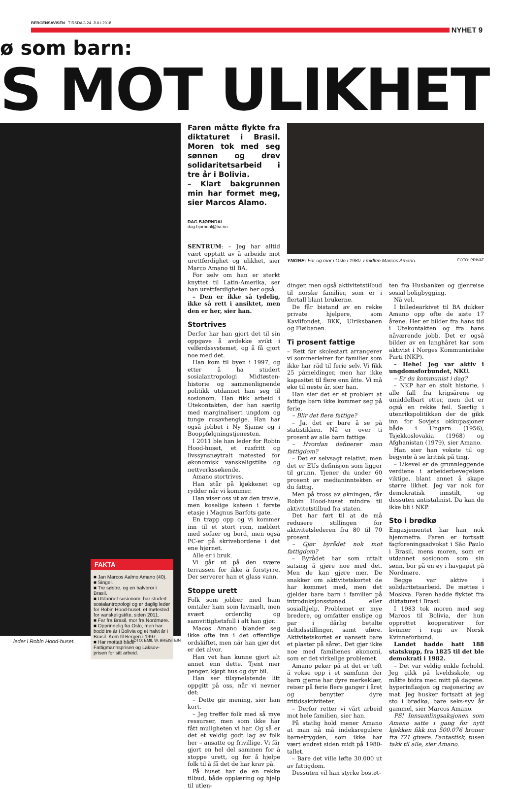BERGENSAVISEN TIRSDAG 24. JULI 2018
NYHET 9
ø som barn:
S MOT ULIKHET
FAKTA
■ Jan Marcos Aalmo Amano (40).
■ Singel.
■ Tre søstre, og en halvbror i Brasil.
■ Utdannet sosionom, har studert sosialantropologi og er daglig leder for Robin Hood-huset, et møtested for vanskeligstilte, siden 2011.
■ Far fra Brasil, mor fra Nordmøre.
■ Opprinnelig fra Oslo, men har bodd tre år i Bolivia og et halvt år i Brasil. Kom til Bergen i 1997.
■ Har mottatt både Fattigmannsprisen og Laksov-prisen for sitt arbeid.
leder i Robin Hood-huset. FOTO: EMIL W. BREISTEIN
Faren måtte flykte fra diktaturet i Brasil. Moren tok med seg sønnen og drev solidaritetsarbeid i tre år i Bolivia.
– Klart bakgrunnen min har formet meg, sier Marcos Alamo.
DAG BJØRNDAL
dag.bjorndal@ba.no
SENTRUM: – Jeg har alltid vært opptatt av å arbeide mot urettferdighet og ulikhet, sier Marco Amano til BA.
For selv om han er sterkt knyttet til Latin-Amerika, ser han urettferdigheten her også.
– Den er ikke så tydelig, ikke så rett i ansiktet, men den er her, sier han.
Stortrives
Derfor har han gjort det til sin oppgave å avdekke svikt i velferdssystemet, og å få gjort noe med det.
Han kom til byen i 1997, og etter å ha studert sosialantropologi Midtøsten-historie og sammenlignende politikk utdannet han seg til sosionom. Han fikk arbeid i Utekontakten, der han særlig med marginalisert ungdom og tunge rusavhengige. Han har også jobbet i Ny Sjanse og i Booppfølgningstjenesten.
I 2011 ble han leder for Robin Hood-huset, et rusfritt og livssynsnøytralt møtested for økonomisk vanskeligstilte og nettverkssøkende.
Amano stortrives.
Han står på kjøkkenet og rydder når vi kommer.
Han viser oss ut av den travle, men koselige kafeen i første etasje i Magnus Barfots gate.
En trapp opp og vi kommer inn til et stort rom, møblert med sofaer og bord, men også PC-er på skrivebordene i det ene hjørnet.
Alle er i bruk.
Vi går ut på den svære terrassen for ikke å forstyrre. Der serverer han et glass vann.
Stoppe urett
Folk som jobber med ham omtaler ham som lavmælt, men svært ordentlig og samvittighetsfull i alt han gjør.
Macos Amano blander seg ikke ofte inn i det offentlige ordskiftet, men når han gjør det er det alvor.
Han vet han kunne gjort alt annet enn dette. Tjent mer penger, kjøpt hus og dyr bil.
Han ser tilsynelatende litt oppgitt på oss, når vi nevner det:
– Dette gir mening, sier han kort.
– Jeg treffer folk med så mye ressurser, men som ikke har fått muligheten vi har. Og så er det et veldig godt lag av folk her – ansatte og frivillige. Vi får gjort en hel del sammen for å stoppe urett, og for å hjelpe folk til å få det de har krav på.
På huset har de en rekke tilbud, både opplæring og hjelp til utlen-
YNGRE: Far og mor i Oslo i 1980. I midten Marcos Amano. FOTO: PRIVAT
dinger, men også aktivitetstilbud til norske familier, som er i flertall blant brukerne.
De får bistand av en rekke private hjelpere, som Kavlifondet, BKK, Ulriksbanen og Fløibanen.
Ti prosent fattige
– Rett før skolestart arrangerer vi sommerleirer for familier som ikke har råd til ferie selv. Vi fikk 25 påmeldinger, men har ikke kapasitet til flere enn åtte. Vi må øke til neste år, sier han.
Han sier det er et problem at fattige barn ikke kommer seg på ferie.
– Blir det flere fattige?
– Ja, det er bare å se på statistikken. Nå er over ti prosent av alle barn fattige.
– Hvordan definerer man fattigdom?
– Det er selvsagt relativt, men det er EUs definisjon som ligger til grunn. Tjener du under 60 prosent av medianinntekten er du fattig.
Men på tross av økningen, får Robin Hood-huset mindre til aktivitetstilbud fra staten.
Det har ført til at de må redusere stillingen for aktivitetslederen fra 80 til 70 prosent.
– Gjør byrådet nok mot fattigdom?
– Byrådet har som uttalt satsing å gjøre noe med det. Men de kan gjøre mer. De snakker om aktivitetskortet de har kommet med, men det gjelder bare barn i familier på introduksjonsstønad eller sosialhjelp. Problemet er mye bredere, og omfatter enslige og par i dårlig betalte deltidsstillinger, samt uføre. Aktivitetskortet er uansett bare et plaster på såret. Det gjør ikke noe med familienes økonomi, som er det virkelige problemet.
Amano peker på at det er tøft å vokse opp i et samfunn der barn gjerne har dyre merkeklær, reiser på ferie flere ganger i året og benytter dyre fritidsaktiviteter.
– Derfor retter vi vårt arbeid mot hele familien, sier han.
På statlig hold mener Amano at man nå må indeksregulere barnetrygden, som ikke har vært endret siden midt på 1980-tallet.
– Bare det ville løfte 30.000 ut av fattigdom.
Dessuten vil han styrke bostøt-
ten fra Husbanken og gjenreise sosial boligbygging.
Nå vel.
I billedearkivet til BA dukker Amano opp ofte de siste 17 årene. Her er bilder fra hans tid i Utekontakten og fra hans nåværende jobb. Det er også bilder av en langhåret kar som aktivist i Norges Kommunistiske Parti (NKP).
– Hehe! Jeg var aktiv i ungdomsforbundet, NKU.
– Er du kommunist i dag?
– NKP har en stolt historie, i alle fall fra krigsårene og umiddelbart etter, men det er også en rekke feil. Særlig i utenrikspolitikken der de gikk inn for Sovjets okkupasjoner både i Ungarn (1956), Tsjekkoslovakia (1968) og Afghanistan (1979), sier Amano.
Han sier han vokste til og begynte å se kritisk på ting.
– Likevel er de grunnleggende verdiene i arbeiderbevegelsen viktige, blant annet å skape større likhet. Jeg var nok for demokratisk innstilt, og dessuten antistalinist. Da kan du ikke bli i NKP.
Sto i brødkø
Engasjementet har han nok hjemmefra. Faren er fortsatt fagforeningsadvokat i São Paulo i Brasil, mens moren, som er utdannet sosionom som sin sønn, bor på en øy i havgapet på Nordmøre.
Begge var aktive i solidaritetsarbeid. De møttes i Moskva. Faren hadde flyktet fra diktaturet i Brasil.
I 1983 tok moren med seg Marcos til Bolivia, der hun opprettet kooperativer for kvinner i regi av Norsk Kvinneforbund.
Landet hadde hatt 188 statskupp, fra 1825 til det ble demokrati i 1982.
– Det var veldig enkle forhold. Jeg gikk på kveldsskole, og måtte bidra med mitt på dagene. hyperinflasjon og rasjonering av mat. Jeg husker fortsatt at jeg sto i brødkø, bare seks-syv år gammel, sier Marcos Amano.
PS! Innsamlingsaksjonen som Amano satte i gang for nytt kjøkken fikk inn 500.076 kroner fra 721 givere. Fantastisk, tusen takk til alle, sier Amano.